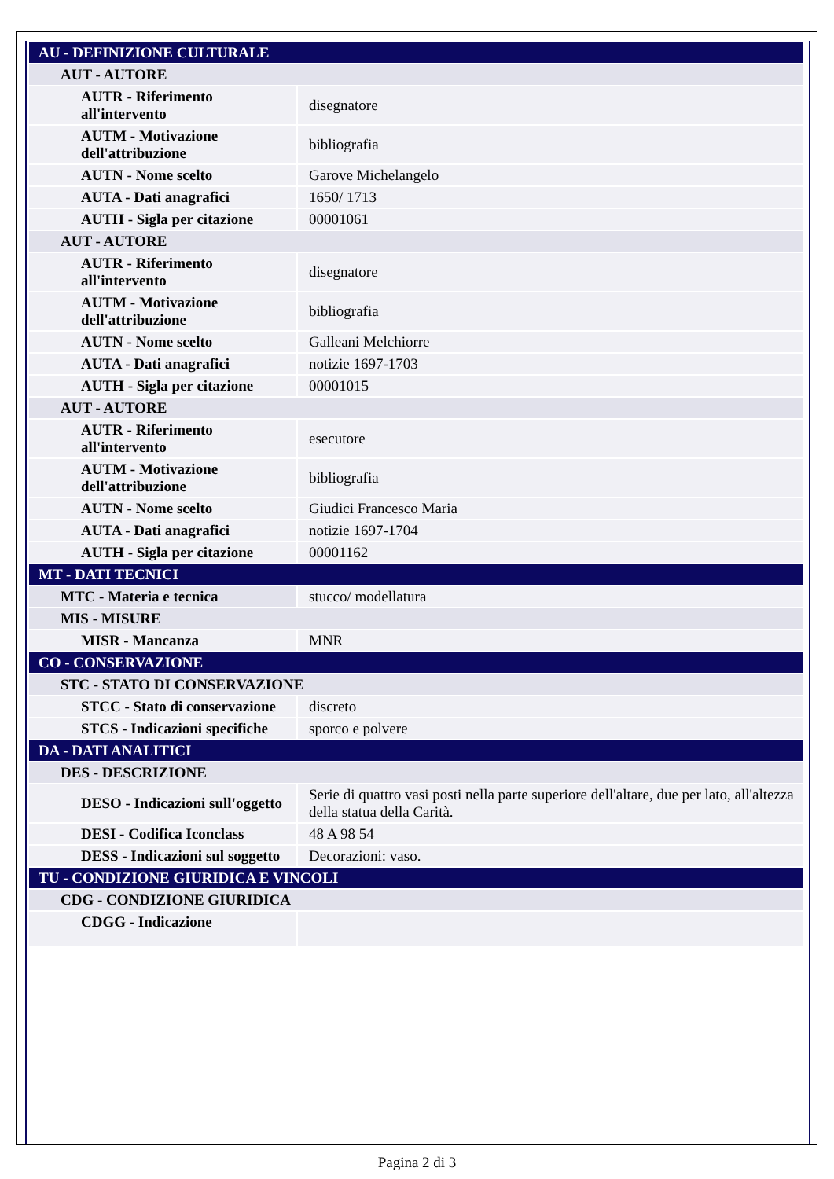| AU - DEFINIZIONE CULTURALE | |
| AUT - AUTORE | |
| AUTR - Riferimento all'intervento | disegnatore |
| AUTM - Motivazione dell'attribuzione | bibliografia |
| AUTN - Nome scelto | Garove Michelangelo |
| AUTA - Dati anagrafici | 1650/ 1713 |
| AUTH - Sigla per citazione | 00001061 |
| AUT - AUTORE | |
| AUTR - Riferimento all'intervento | disegnatore |
| AUTM - Motivazione dell'attribuzione | bibliografia |
| AUTN - Nome scelto | Galleani Melchiorre |
| AUTA - Dati anagrafici | notizie 1697-1703 |
| AUTH - Sigla per citazione | 00001015 |
| AUT - AUTORE | |
| AUTR - Riferimento all'intervento | esecutore |
| AUTM - Motivazione dell'attribuzione | bibliografia |
| AUTN - Nome scelto | Giudici Francesco Maria |
| AUTA - Dati anagrafici | notizie 1697-1704 |
| AUTH - Sigla per citazione | 00001162 |
| MT - DATI TECNICI | |
| MTC - Materia e tecnica | stucco/ modellatura |
| MIS - MISURE | |
| MISR - Mancanza | MNR |
| CO - CONSERVAZIONE | |
| STC - STATO DI CONSERVAZIONE | |
| STCC - Stato di conservazione | discreto |
| STCS - Indicazioni specifiche | sporco e polvere |
| DA - DATI ANALITICI | |
| DES - DESCRIZIONE | |
| DESO - Indicazioni sull'oggetto | Serie di quattro vasi posti nella parte superiore dell'altare, due per lato, all'altezza della statua della Carità. |
| DESI - Codifica Iconclass | 48 A 98 54 |
| DESS - Indicazioni sul soggetto | Decorazioni: vaso. |
| TU - CONDIZIONE GIURIDICA E VINCOLI | |
| CDG - CONDIZIONE GIURIDICA | |
| CDGG - Indicazione | |
Pagina 2 di 3